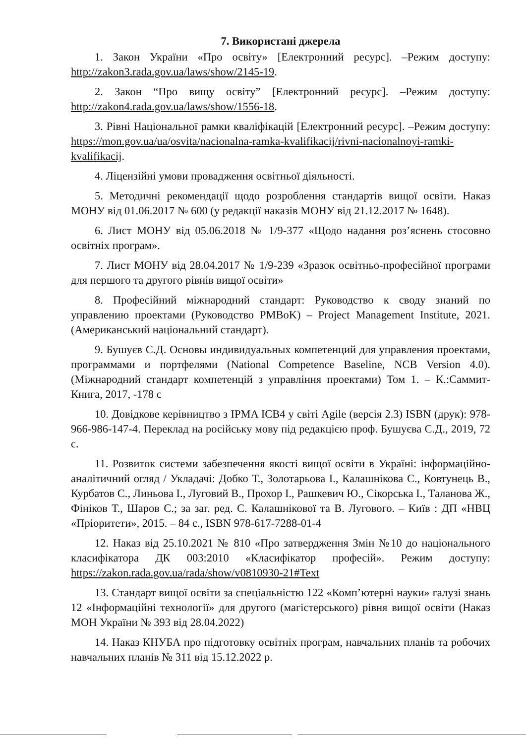7. Використані джерела
1. Закон України «Про освіту» [Електронний ресурс]. –Режим доступу: http://zakon3.rada.gov.ua/laws/show/2145-19.
2. Закон “Про вищу освіту” [Електронний ресурс]. –Режим доступу: http://zakon4.rada.gov.ua/laws/show/1556-18.
3. Рівні Національної рамки кваліфікацій [Електронний ресурс]. –Режим доступу: https://mon.gov.ua/ua/osvita/nacionalna-ramka-kvalifikacij/rivni-nacionalnoyi-ramki-kvalifikacij.
4. Ліцензійні умови провадження освітньої діяльності.
5. Методичні рекомендації щодо розроблення стандартів вищої освіти. Наказ МОНУ від 01.06.2017 № 600 (у редакції наказів МОНУ від 21.12.2017 № 1648).
6. Лист МОНУ від 05.06.2018 № 1/9-377 «Щодо надання роз’яснень стосовно освітніх програм».
7. Лист МОНУ від 28.04.2017 № 1/9-239 «Зразок освітньо-професійної програми для першого та другого рівнів вищої освіти»
8. Професійний міжнародний стандарт: Руководство к своду знаний по управлению проектами (Руководство PMBoK) – Project Management Institute, 2021. (Американський національний стандарт).
9. Бушуєв С.Д. Основы индивидуальных компетенций для управления проектами, программами и портфелями (National Competence Baseline, NCB Version 4.0). (Міжнародний стандарт компетенцій з управління проектами) Том 1. – К.:Саммит-Книга, 2017, -178 с
10. Довідкове керівництво з IPMA ICB4 у світі Agile (версія 2.3) ISBN (друк): 978-966-986-147-4. Переклад на російську мову під редакцією проф. Бушуєва С.Д., 2019, 72 с.
11. Розвиток системи забезпечення якості вищої освіти в Україні: інформаційно-аналітичний огляд / Укладачі: Добко Т., Золотарьова І., Калашнікова С., Ковтунець В., Курбатов С., Линьова І., Луговий В., Прохор І., Рашкевич Ю., Сікорська І., Таланова Ж., Фініков Т., Шаров С.; за заг. ред. С. Калашнікової та В. Лугового. – Київ : ДП «НВЦ «Пріоритети», 2015. – 84 с., ISBN 978-617-7288-01-4
12. Наказ від 25.10.2021 № 810 «Про затвердження Змін №10 до національного класифікатора ДК 003:2010 «Класифікатор професій». Режим доступу: https://zakon.rada.gov.ua/rada/show/v0810930-21#Text
13. Стандарт вищої освіти за спеціальністю 122 «Комп’ютерні науки» галузі знань 12 «Інформаційні технології» для другого (магістерського) рівня вищої освіти (Наказ МОН України № 393 від 28.04.2022)
14. Наказ КНУБА про підготовку освітніх програм, навчальних планів та робочих навчальних планів № 311 від 15.12.2022 р.